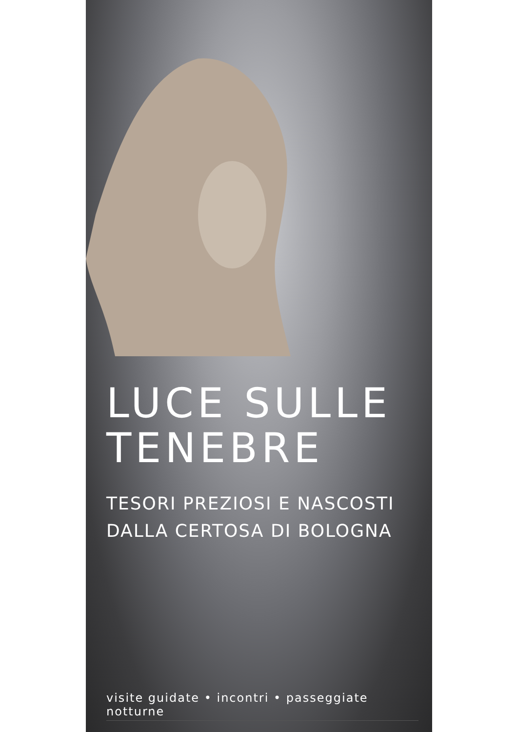LUCE SULLE
TENEBRE
TESORI PREZIOSI E NASCOSTI
DALLA CERTOSA DI BOLOGNA
visite guidate • incontri • passeggiate notturne